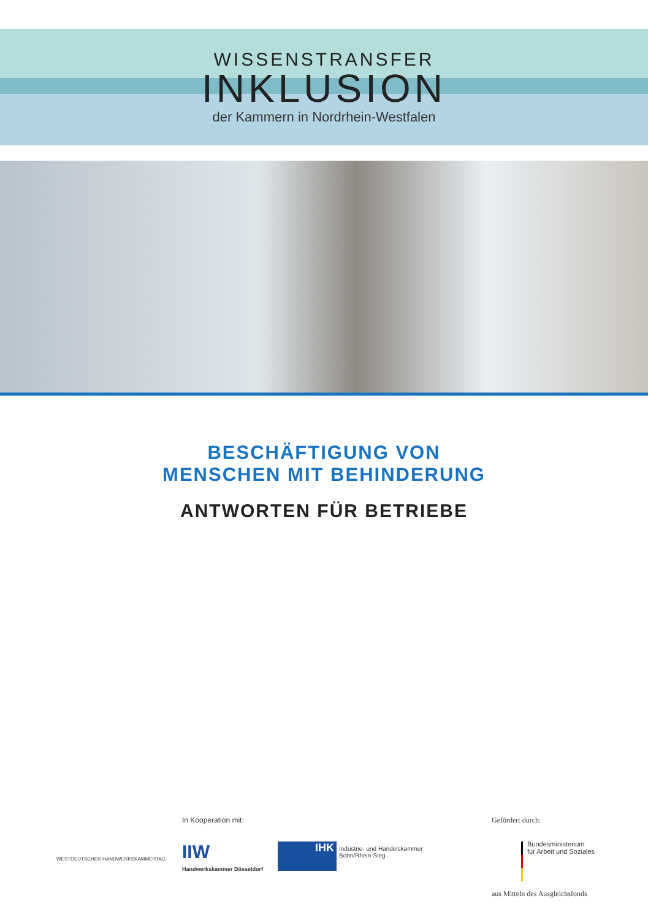WISSENSTRANSFER
INKLUSION
der Kammern in Nordrhein-Westfalen
BESCHÄFTIGUNG VON
MENSCHEN MIT BEHINDERUNG
ANTWORTEN FÜR BETRIEBE
In Kooperation mit: Gefördert durch:
WESTDEUTSCHER HANDWERKSKAMMERTAG
IIW
Handwerkskammer Düsseldorf
IHK
Industrie- und Handelskammer
Bonn/Rhein-Sieg
Bundesministerium
für Arbeit und Soziales
aus Mitteln des Ausgleichsfonds